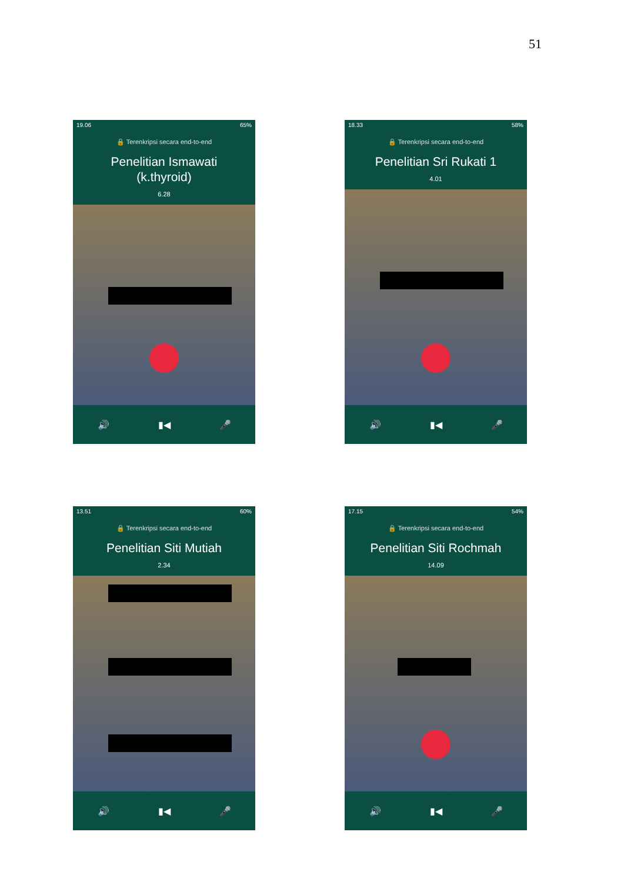51
19.06 65%
🔒 Terenkripsi secara end-to-end
Penelitian Ismawati
(k.thyroid)
6.28
🔊 ▮◀ 🎤
18.33 58%
🔒 Terenkripsi secara end-to-end
Penelitian Sri Rukati 1
4.01
🔊 ▮◀ 🎤
13.51 60%
🔒 Terenkripsi secara end-to-end
Penelitian Siti Mutiah
2.34
🔊 ▮◀ 🎤
17.15 54%
🔒 Terenkripsi secara end-to-end
Penelitian Siti Rochmah
14.09
🔊 ▮◀ 🎤